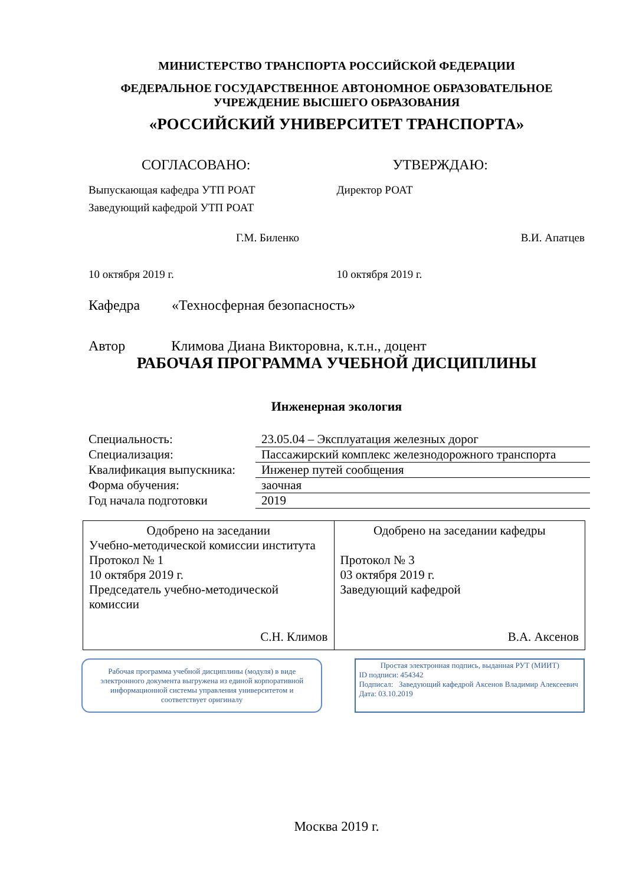МИНИСТЕРСТВО ТРАНСПОРТА РОССИЙСКОЙ ФЕДЕРАЦИИ
ФЕДЕРАЛЬНОЕ ГОСУДАРСТВЕННОЕ АВТОНОМНОЕ ОБРАЗОВАТЕЛЬНОЕ
УЧРЕЖДЕНИЕ ВЫСШЕГО ОБРАЗОВАНИЯ
«РОССИЙСКИЙ УНИВЕРСИТЕТ ТРАНСПОРТА»
СОГЛАСОВАНО: УТВЕРЖДАЮ:
Выпускающая кафедра УТП РОАТ
Заведующий кафедрой УТП РОАТ
Директор РОАТ
Г.М. Биленко В.И. Апатцев
10 октября 2019 г. 10 октября 2019 г.
Кафедра «Техносферная безопасность»
Автор Климова Диана Викторовна, к.т.н., доцент
РАБОЧАЯ ПРОГРАММА УЧЕБНОЙ ДИСЦИПЛИНЫ
Инженерная экология
| Специальность: | 23.05.04 – Эксплуатация железных дорог |
| Специализация: | Пассажирский комплекс железнодорожного транспорта |
| Квалификация выпускника: | Инженер путей сообщения |
| Форма обучения: | заочная |
| Год начала подготовки | 2019 |
| Одобрено на заседании Учебно-методической комиссии института Протокол № 1 10 октября 2019 г. Председатель учебно-методической комиссии С.Н. Климов | Одобрено на заседании кафедры Протокол № 3 03 октября 2019 г. Заведующий кафедрой В.А. Аксенов |
Рабочая программа учебной дисциплины (модуля) в виде электронного документа выгружена из единой корпоративной информационной системы управления университетом и соответствует оригиналу
Простая электронная подпись, выданная РУТ (МИИТ)
ID подписи: 454342
Подписал: Заведующий кафедрой Аксенов Владимир Алексеевич
Дата: 03.10.2019
Москва 2019 г.